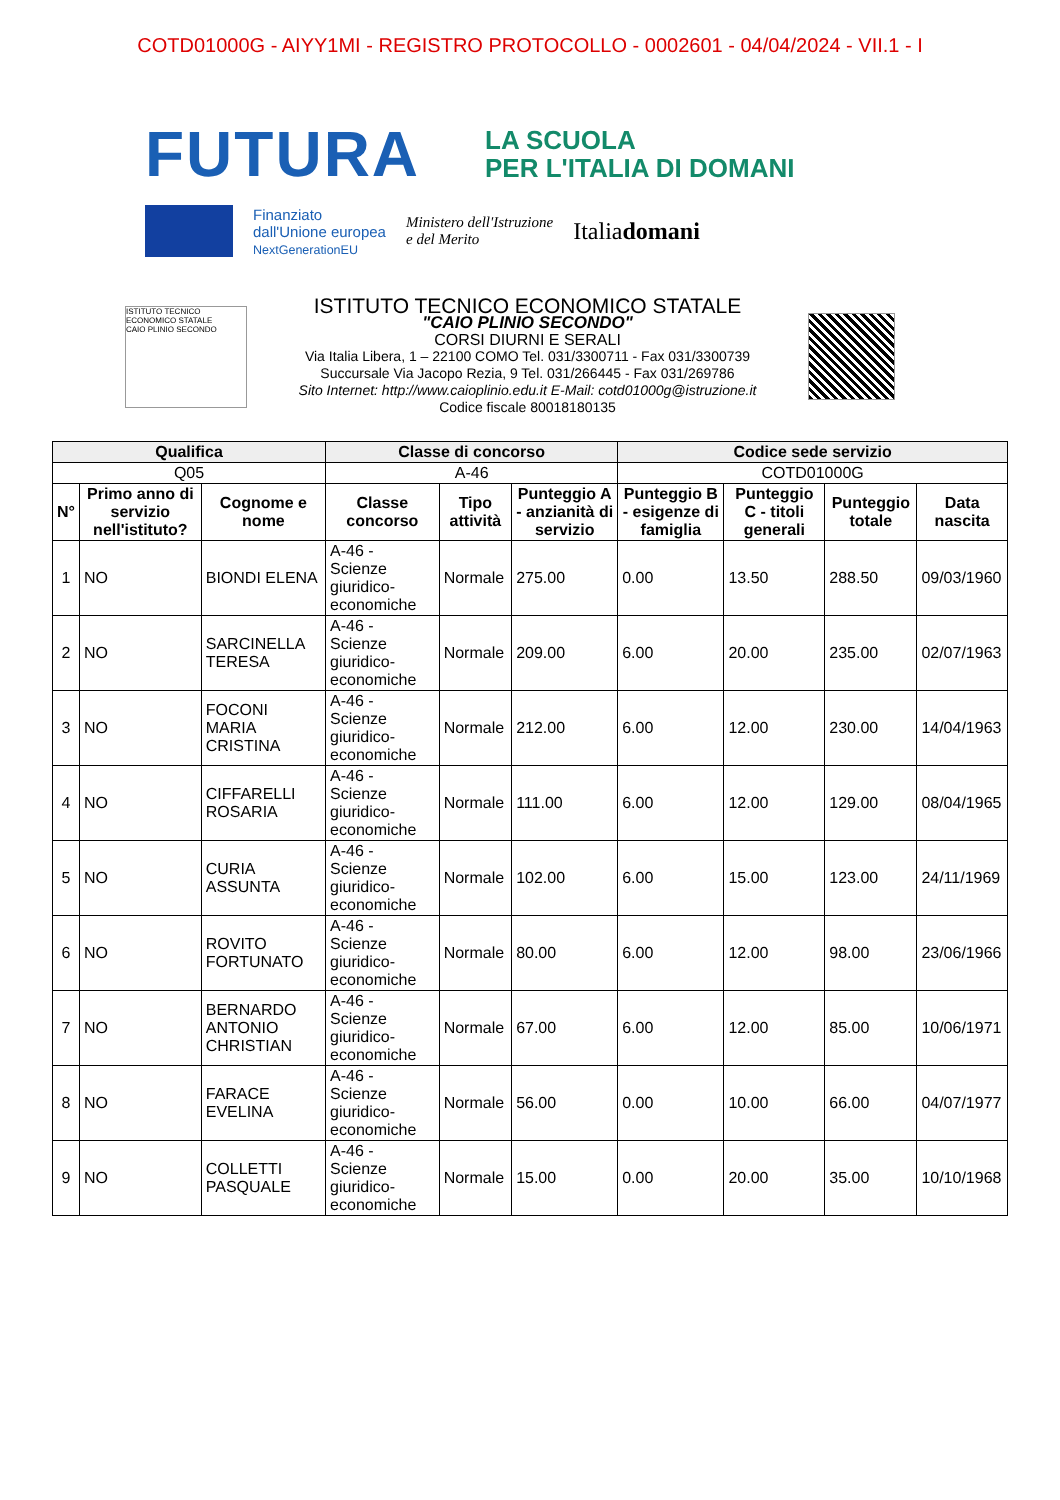COTD01000G - AIYY1MI - REGISTRO PROTOCOLLO - 0002601 - 04/04/2024 - VII.1 - I
FUTURA
LA SCUOLA
PER L'ITALIA DI DOMANI
Finanziato
dall'Unione europea
NextGenerationEU
Ministero dell'Istruzione
e del Merito
Italiadomani
ISTITUTO TECNICO ECONOMICO STATALE
CAIO PLINIO SECONDO
ISTITUTO TECNICO ECONOMICO STATALE
"CAIO PLINIO SECONDO"
CORSI DIURNI E SERALI
Via Italia Libera, 1 – 22100 COMO Tel. 031/3300711 - Fax 031/3300739
Succursale Via Jacopo Rezia, 9 Tel. 031/266445 - Fax 031/269786
Sito Internet: http://www.caioplinio.edu.it E-Mail: cotd01000g@istruzione.it
Codice fiscale 80018180135
| Qualifica | | | Classe di concorso | | | Codice sede servizio | | | |
| --- | --- | --- | --- | --- | --- | --- | --- | --- | --- |
| Q05 | | | A-46 | | | COTD01000G | | | |
| N° | Primo anno di servizio nell'istituto? | Cognome e nome | Classe concorso | Tipo attività | Punteggio A - anzianità di servizio | Punteggio B - esigenze di famiglia | Punteggio C - titoli generali | Punteggio totale | Data nascita |
| 1 | NO | BIONDI ELENA | A-46 - Scienze giuridico-economiche | Normale | 275.00 | 0.00 | 13.50 | 288.50 | 09/03/1960 |
| 2 | NO | SARCINELLA TERESA | A-46 - Scienze giuridico-economiche | Normale | 209.00 | 6.00 | 20.00 | 235.00 | 02/07/1963 |
| 3 | NO | FOCONI MARIA CRISTINA | A-46 - Scienze giuridico-economiche | Normale | 212.00 | 6.00 | 12.00 | 230.00 | 14/04/1963 |
| 4 | NO | CIFFARELLI ROSARIA | A-46 - Scienze giuridico-economiche | Normale | 111.00 | 6.00 | 12.00 | 129.00 | 08/04/1965 |
| 5 | NO | CURIA ASSUNTA | A-46 - Scienze giuridico-economiche | Normale | 102.00 | 6.00 | 15.00 | 123.00 | 24/11/1969 |
| 6 | NO | ROVITO FORTUNATO | A-46 - Scienze giuridico-economiche | Normale | 80.00 | 6.00 | 12.00 | 98.00 | 23/06/1966 |
| 7 | NO | BERNARDO ANTONIO CHRISTIAN | A-46 - Scienze giuridico-economiche | Normale | 67.00 | 6.00 | 12.00 | 85.00 | 10/06/1971 |
| 8 | NO | FARACE EVELINA | A-46 - Scienze giuridico-economiche | Normale | 56.00 | 0.00 | 10.00 | 66.00 | 04/07/1977 |
| 9 | NO | COLLETTI PASQUALE | A-46 - Scienze giuridico-economiche | Normale | 15.00 | 0.00 | 20.00 | 35.00 | 10/10/1968 |